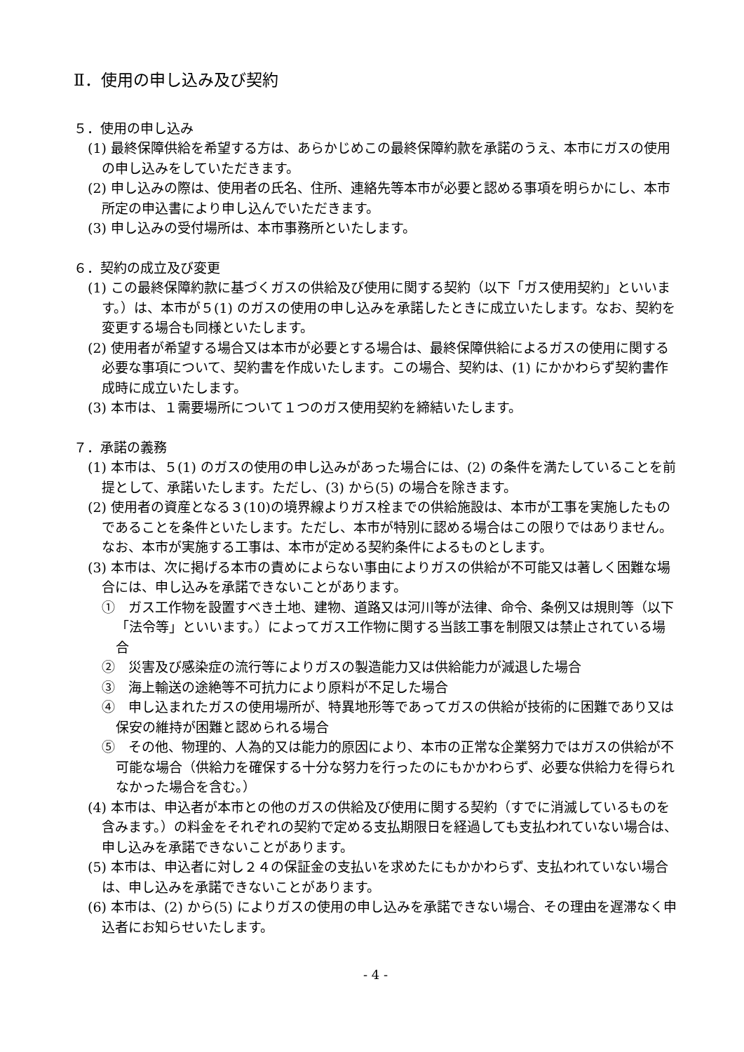Ⅱ．使用の申し込み及び契約
５．使用の申し込み
(1) 最終保障供給を希望する方は、あらかじめこの最終保障約款を承諾のうえ、本市にガスの使用の申し込みをしていただきます。
(2) 申し込みの際は、使用者の氏名、住所、連絡先等本市が必要と認める事項を明らかにし、本市所定の申込書により申し込んでいただきます。
(3) 申し込みの受付場所は、本市事務所といたします。
６．契約の成立及び変更
(1) この最終保障約款に基づくガスの供給及び使用に関する契約（以下「ガス使用契約」といいます。）は、本市が５(1) のガスの使用の申し込みを承諾したときに成立いたします。なお、契約を変更する場合も同様といたします。
(2) 使用者が希望する場合又は本市が必要とする場合は、最終保障供給によるガスの使用に関する必要な事項について、契約書を作成いたします。この場合、契約は、(1) にかかわらず契約書作成時に成立いたします。
(3) 本市は、１需要場所について１つのガス使用契約を締結いたします。
７．承諾の義務
(1) 本市は、５(1) のガスの使用の申し込みがあった場合には、(2) の条件を満たしていることを前提として、承諾いたします。ただし、(3) から(5) の場合を除きます。
(2) 使用者の資産となる３(10)の境界線よりガス栓までの供給施設は、本市が工事を実施したものであることを条件といたします。ただし、本市が特別に認める場合はこの限りではありません。なお、本市が実施する工事は、本市が定める契約条件によるものとします。
(3) 本市は、次に掲げる本市の責めによらない事由によりガスの供給が不可能又は著しく困難な場合には、申し込みを承諾できないことがあります。
①　ガス工作物を設置すべき土地、建物、道路又は河川等が法律、命令、条例又は規則等（以下「法令等」といいます。）によってガス工作物に関する当該工事を制限又は禁止されている場合
②　災害及び感染症の流行等によりガスの製造能力又は供給能力が減退した場合
③　海上輸送の途絶等不可抗力により原料が不足した場合
④　申し込まれたガスの使用場所が、特異地形等であってガスの供給が技術的に困難であり又は保安の維持が困難と認められる場合
⑤　その他、物理的、人為的又は能力的原因により、本市の正常な企業努力ではガスの供給が不可能な場合（供給力を確保する十分な努力を行ったのにもかかわらず、必要な供給力を得られなかった場合を含む。）
(4) 本市は、申込者が本市との他のガスの供給及び使用に関する契約（すでに消滅しているものを含みます。）の料金をそれぞれの契約で定める支払期限日を経過しても支払われていない場合は、申し込みを承諾できないことがあります。
(5) 本市は、申込者に対し２４の保証金の支払いを求めたにもかかわらず、支払われていない場合は、申し込みを承諾できないことがあります。
(6) 本市は、(2) から(5) によりガスの使用の申し込みを承諾できない場合、その理由を遅滞なく申込者にお知らせいたします。
- 4 -